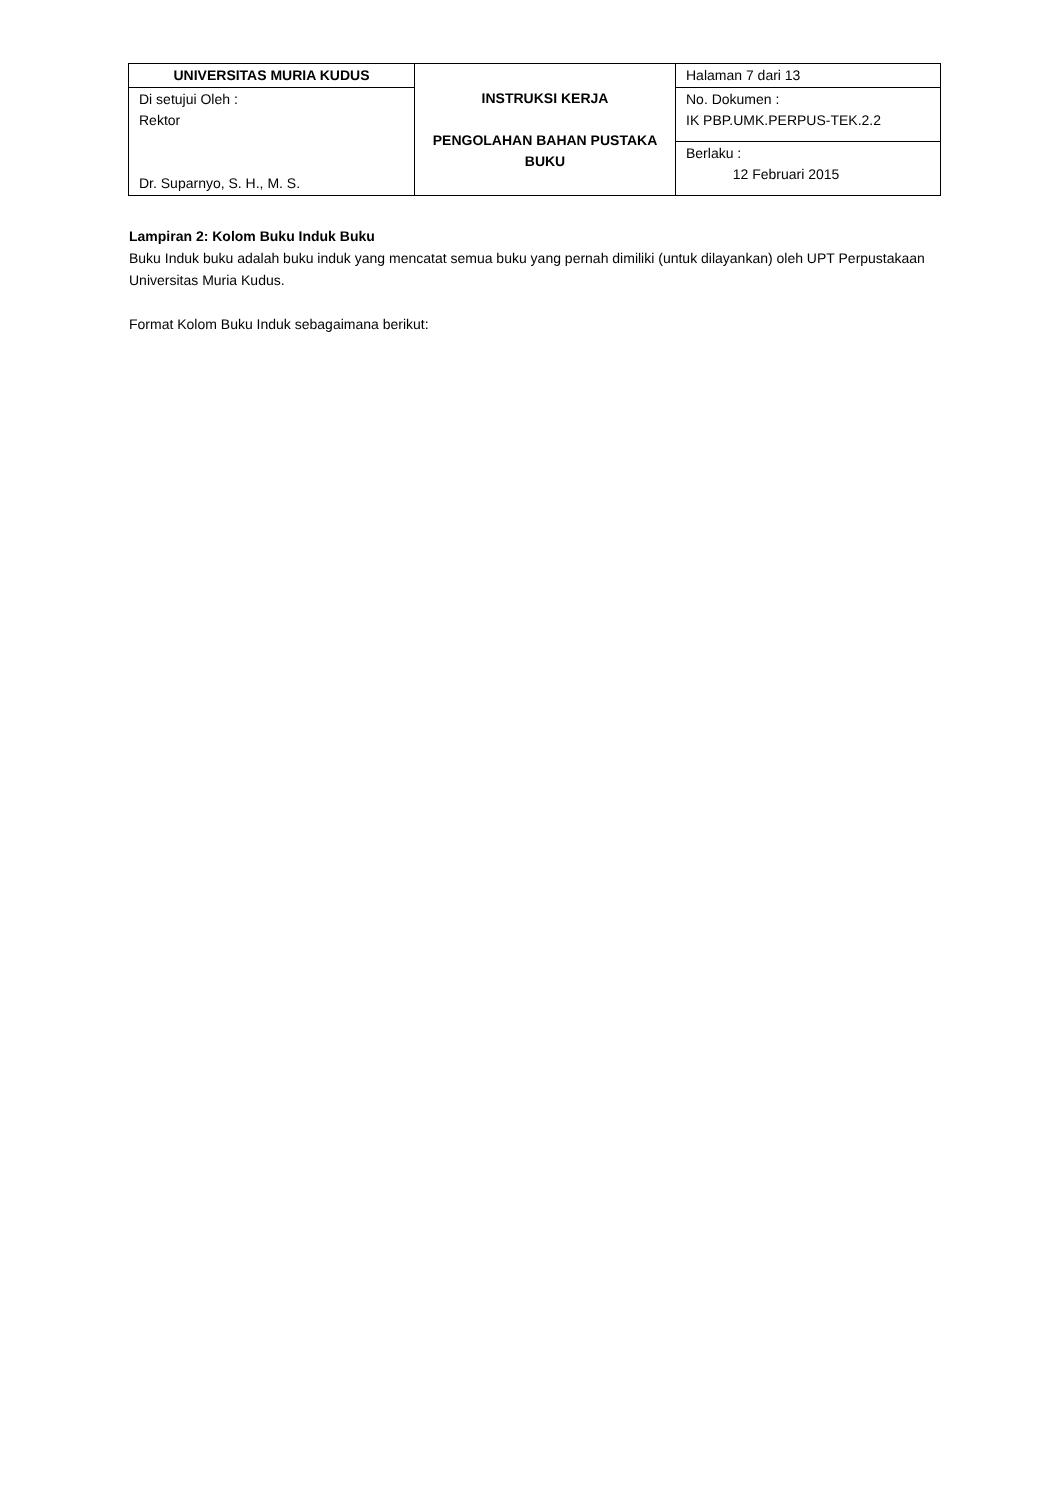| UNIVERSITAS MURIA KUDUS | INSTRUKSI KERJA PENGOLAHAN BAHAN PUSTAKA BUKU | Halaman 7 dari 13 |
| Di setujui Oleh : Rektor Dr. Suparnyo, S. H., M. S. | | No. Dokumen : IK PBP.UMK.PERPUS-TEK.2.2 |
| | | Berlaku : 12 Februari 2015 |
Lampiran 2: Kolom Buku Induk Buku
Buku Induk buku adalah buku induk yang mencatat semua buku yang pernah dimiliki (untuk dilayankan) oleh UPT Perpustakaan Universitas Muria Kudus.
Format Kolom Buku Induk sebagaimana berikut: